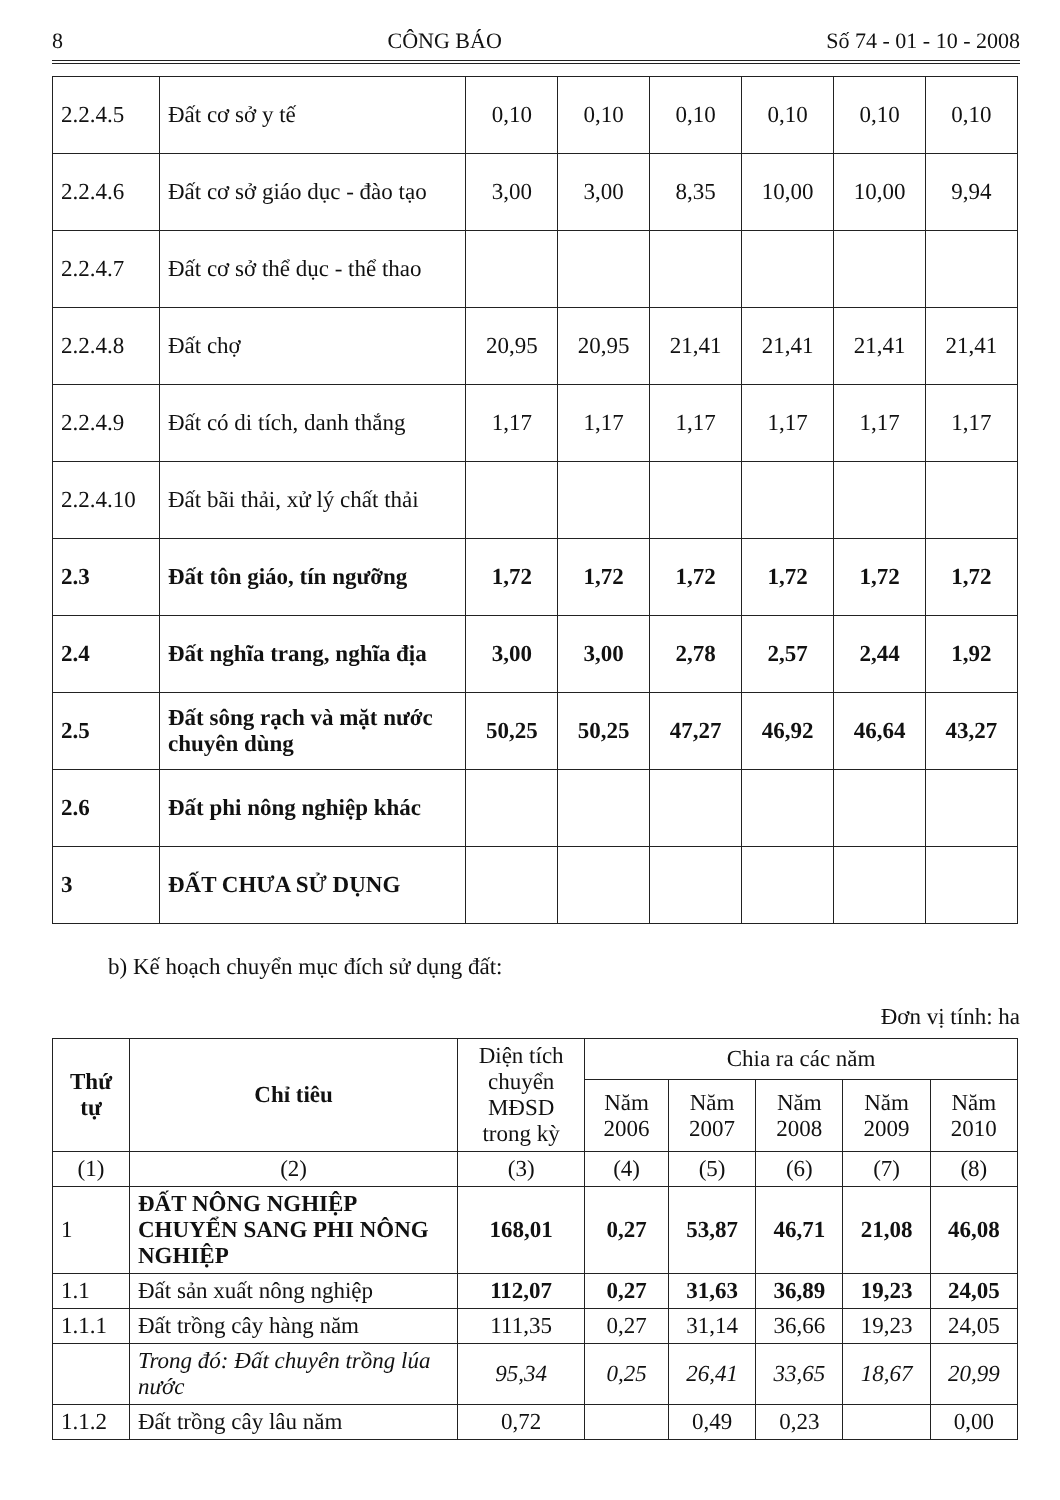8 CÔNG BÁO Số 74 - 01 - 10 - 2008
| 2.2.4.5 | Đất cơ sở y tế | 0,10 | 0,10 | 0,10 | 0,10 | 0,10 | 0,10 |
| 2.2.4.6 | Đất cơ sở giáo dục - đào tạo | 3,00 | 3,00 | 8,35 | 10,00 | 10,00 | 9,94 |
| 2.2.4.7 | Đất cơ sở thể dục - thể thao | | | | | | |
| 2.2.4.8 | Đất chợ | 20,95 | 20,95 | 21,41 | 21,41 | 21,41 | 21,41 |
| 2.2.4.9 | Đất có di tích, danh thắng | 1,17 | 1,17 | 1,17 | 1,17 | 1,17 | 1,17 |
| 2.2.4.10 | Đất bãi thải, xử lý chất thải | | | | | | |
| 2.3 | Đất tôn giáo, tín ngưỡng | 1,72 | 1,72 | 1,72 | 1,72 | 1,72 | 1,72 |
| 2.4 | Đất nghĩa trang, nghĩa địa | 3,00 | 3,00 | 2,78 | 2,57 | 2,44 | 1,92 |
| 2.5 | Đất sông rạch và mặt nước chuyên dùng | 50,25 | 50,25 | 47,27 | 46,92 | 46,64 | 43,27 |
| 2.6 | Đất phi nông nghiệp khác | | | | | | |
| 3 | ĐẤT CHƯA SỬ DỤNG | | | | | | |
b) Kế hoạch chuyển mục đích sử dụng đất:
Đơn vị tính: ha
| Thứ tự | Chỉ tiêu | Diện tích chuyển MĐSD trong kỳ | Chia ra các năm | | | | |
| --- | --- | --- | --- | --- | --- | --- | --- |
| | | | Năm 2006 | Năm 2007 | Năm 2008 | Năm 2009 | Năm 2010 |
| (1) | (2) | (3) | (4) | (5) | (6) | (7) | (8) |
| 1 | ĐẤT NÔNG NGHIỆP CHUYỂN SANG PHI NÔNG NGHIỆP | 168,01 | 0,27 | 53,87 | 46,71 | 21,08 | 46,08 |
| 1.1 | Đất sản xuất nông nghiệp | 112,07 | 0,27 | 31,63 | 36,89 | 19,23 | 24,05 |
| 1.1.1 | Đất trồng cây hàng năm | 111,35 | 0,27 | 31,14 | 36,66 | 19,23 | 24,05 |
| | Trong đó: Đất chuyên trồng lúa nước | 95,34 | 0,25 | 26,41 | 33,65 | 18,67 | 20,99 |
| 1.1.2 | Đất trồng cây lâu năm | 0,72 | | 0,49 | 0,23 | | 0,00 |